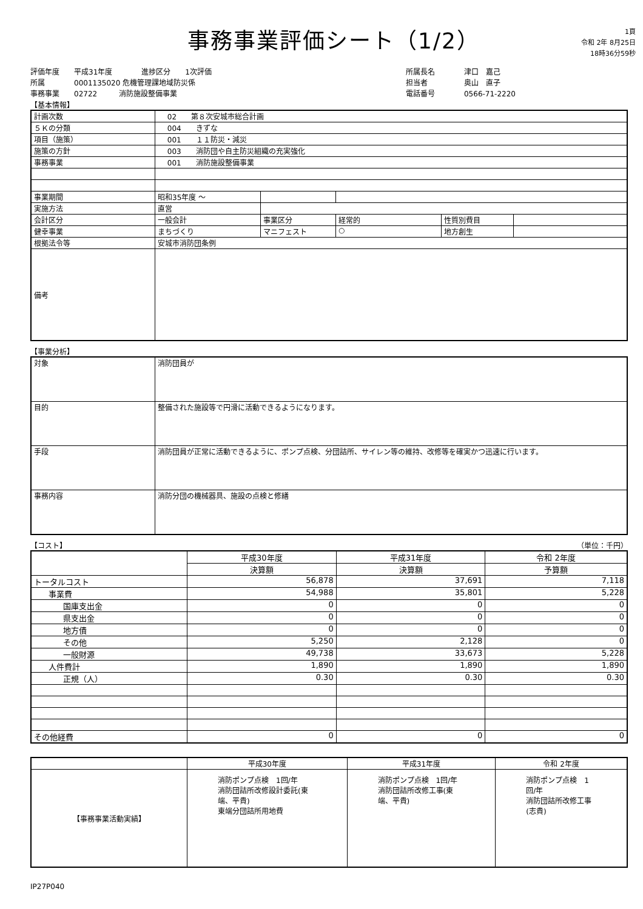事務事業評価シート（1/2）
1頁
令和 2年 8月25日
18時36分59秒
評価年度　　平成31年度　　　　進捗区分　　1次評価
所属　　　　0001135020 危機管理課地域防災係
事務事業　　02722　　　消防施設整備事業
所属長名　　　　津口　嘉己
担当者　　　　　奥山　直子
電話番号　　　　0566-71-2220
【基本情報】
| 計画次数 | 02 第８次安城市総合計画 | | | | |
| ５Ｋの分類 | 004 きずな | | | | |
| 項目（施策） | 001 １１防災・減災 | | | | |
| 施策の方針 | 003 消防団や自主防災組織の充実強化 | | | | |
| 事務事業 | 001 消防施設整備事業 | | | | |
| 事業期間 | 昭和35年度 ～ | | | | |
| 実施方法 | 直営 | | | | |
| 会計区分 | 一般会計 | 事業区分 | 経常的 | 性質別費目 | |
| 健幸事業 | まちづくり | マニフェスト | ○ | 地方創生 | |
| 根拠法令等 | 安城市消防団条例 | | | | |
| 備考 | | | | | |
【事業分析】
| 対象 | 消防団員が |
| 目的 | 整備された施設等で円滑に活動できるようになります。 |
| 手段 | 消防団員が正常に活動できるように、ポンプ点検、分団詰所、サイレン等の維持、改修等を確実かつ迅速に行います。 |
| 事務内容 | 消防分団の機械器具、施設の点検と修繕 |
【コスト】 （単位：千円）
| | 平成30年度 | 平成31年度 | 令和 2年度 |
| --- | --- | --- | --- |
| | 決算額 | 決算額 | 予算額 |
| トータルコスト | 56,878 | 37,691 | 7,118 |
| 事業費 | 54,988 | 35,801 | 5,228 |
| 国庫支出金 | 0 | 0 | 0 |
| 県支出金 | 0 | 0 | 0 |
| 地方債 | 0 | 0 | 0 |
| その他 | 5,250 | 2,128 | 0 |
| 一般財源 | 49,738 | 33,673 | 5,228 |
| 人件費計 | 1,890 | 1,890 | 1,890 |
| 正規（人） | 0.30 | 0.30 | 0.30 |
| その他経費 | 0 | 0 | 0 |
| | 平成30年度 | 平成31年度 | 令和 2年度 |
| --- | --- | --- | --- |
| 【事務事業活動実績】 | 消防ポンプ点検 1回/年 消防団詰所改修設計委託(東端、平貴) 東端分団詰所用地費 | 消防ポンプ点検 1回/年 消防団詰所改修工事(東端、平貴) | 消防ポンプ点検 1回/年 消防団詰所改修工事(志貴) |
IP27P040